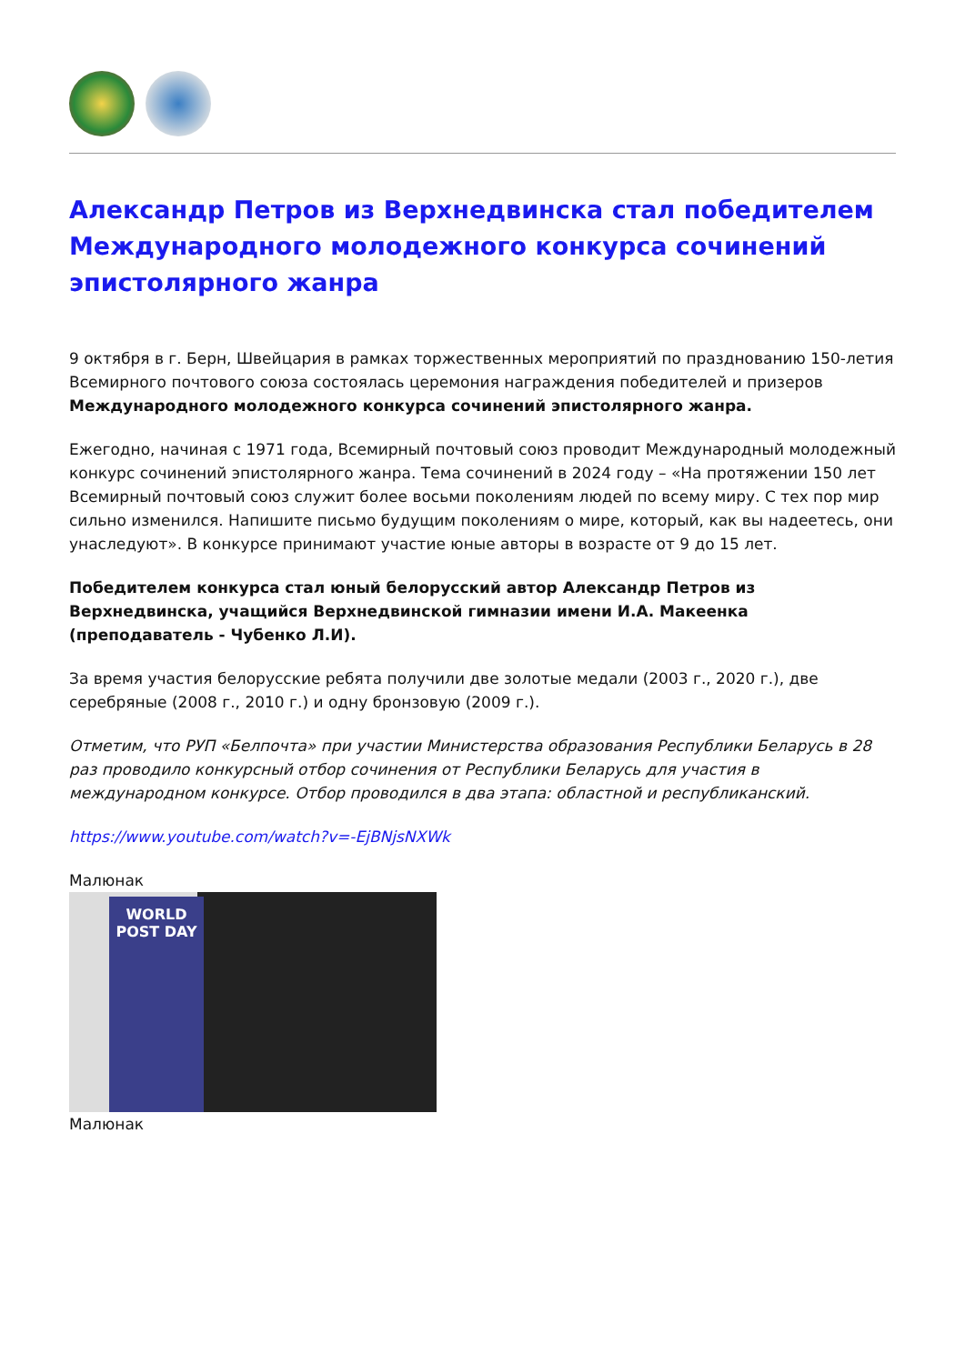Александр Петров из Верхнедвинска стал победителем Международного молодежного конкурса сочинений эпистолярного жанра
9 октября в г. Берн, Швейцария в рамках торжественных мероприятий по празднованию 150-летия Всемирного почтового союза состоялась церемония награждения победителей и призеров Международного молодежного конкурса сочинений эпистолярного жанра.
Ежегодно, начиная с 1971 года, Всемирный почтовый союз проводит Международный молодежный конкурс сочинений эпистолярного жанра. Тема сочинений в 2024 году – «На протяжении 150 лет Всемирный почтовый союз служит более восьми поколениям людей по всему миру. С тех пор мир сильно изменился. Напишите письмо будущим поколениям о мире, который, как вы надеетесь, они унаследуют». В конкурсе принимают участие юные авторы в возрасте от 9 до 15 лет.
Победителем конкурса стал юный белорусский автор Александр Петров из Верхнедвинска, учащийся Верхнедвинской гимназии имени И.А. Макеенка (преподаватель - Чубенко Л.И).
За время участия белорусские ребята получили две золотые медали (2003 г., 2020 г.), две серебряные (2008 г., 2010 г.) и одну бронзовую (2009 г.).
Отметим, что РУП «Белпочта» при участии Министерства образования Республики Беларусь в 28 раз проводило конкурсный отбор сочинения от Республики Беларусь для участия в международном конкурсе. Отбор проводился в два этапа: областной и республиканский.
https://www.youtube.com/watch?v=-EjBNjsNXWk
Малюнак
WORLD
POST DAY
Малюнак